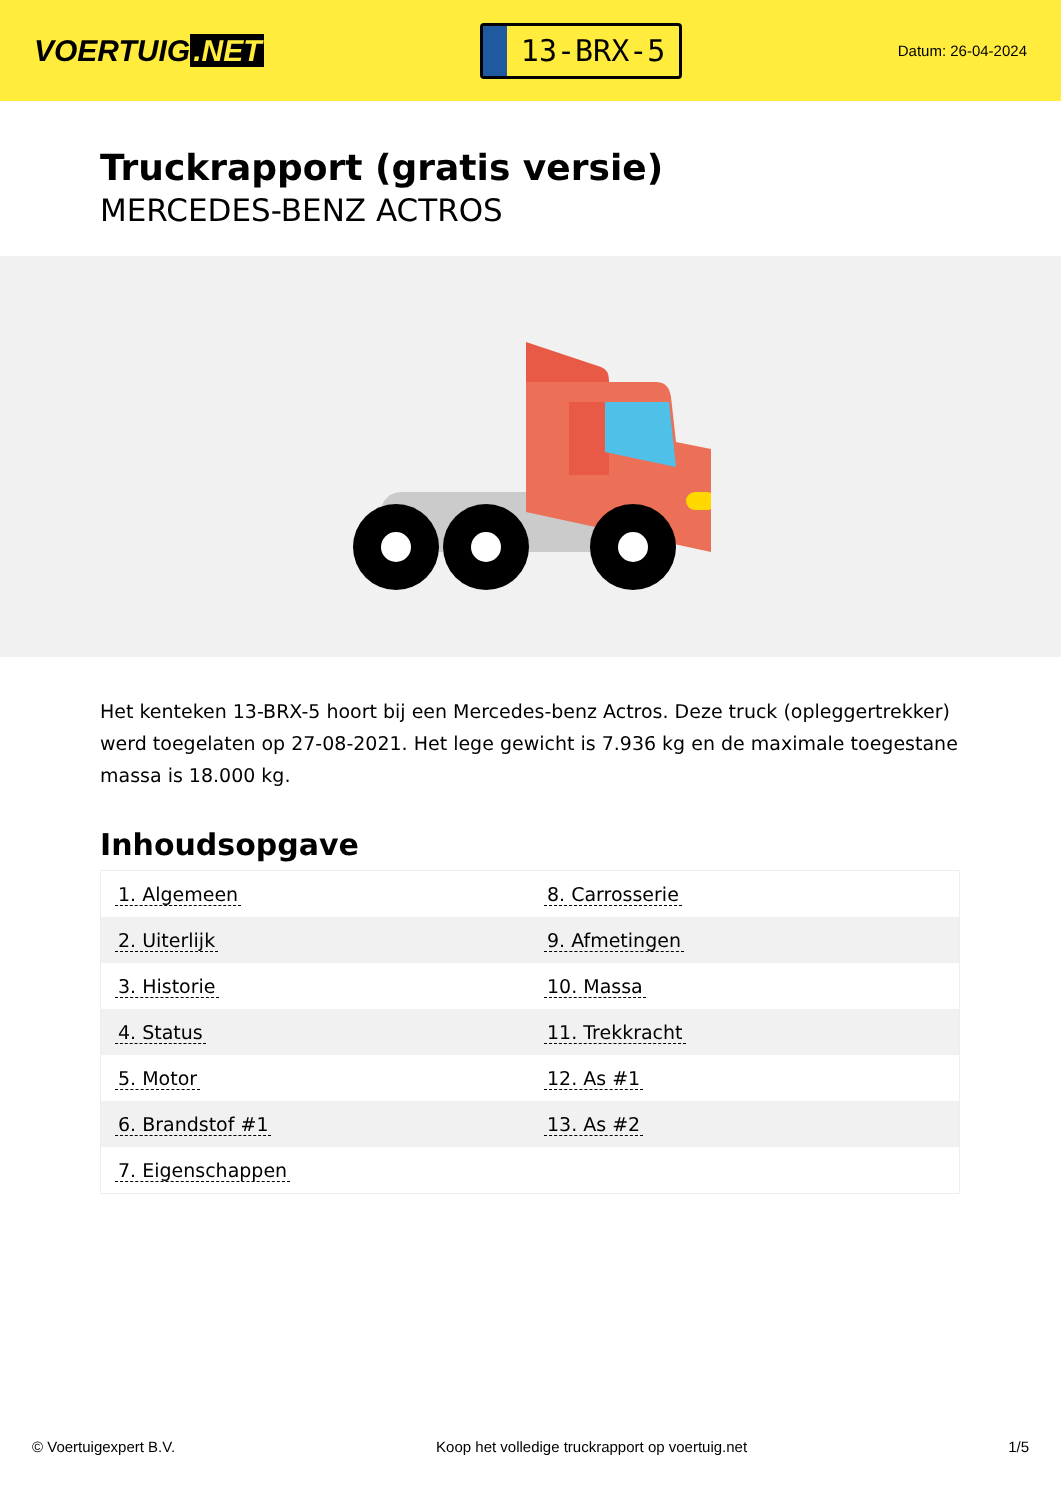VOERTUIG.NET
13-BRX-5
Datum: 26-04-2024
Truckrapport (gratis versie)
MERCEDES-BENZ ACTROS
Het kenteken 13-BRX-5 hoort bij een Mercedes-benz Actros. Deze truck (opleggertrekker) werd toegelaten op 27-08-2021. Het lege gewicht is 7.936 kg en de maximale toegestane massa is 18.000 kg.
Inhoudsopgave
| 1. Algemeen | 8. Carrosserie |
| 2. Uiterlijk | 9. Afmetingen |
| 3. Historie | 10. Massa |
| 4. Status | 11. Trekkracht |
| 5. Motor | 12. As #1 |
| 6. Brandstof #1 | 13. As #2 |
| 7. Eigenschappen | |
© Voertuigexpert B.V. Koop het volledige truckrapport op voertuig.net
1/5